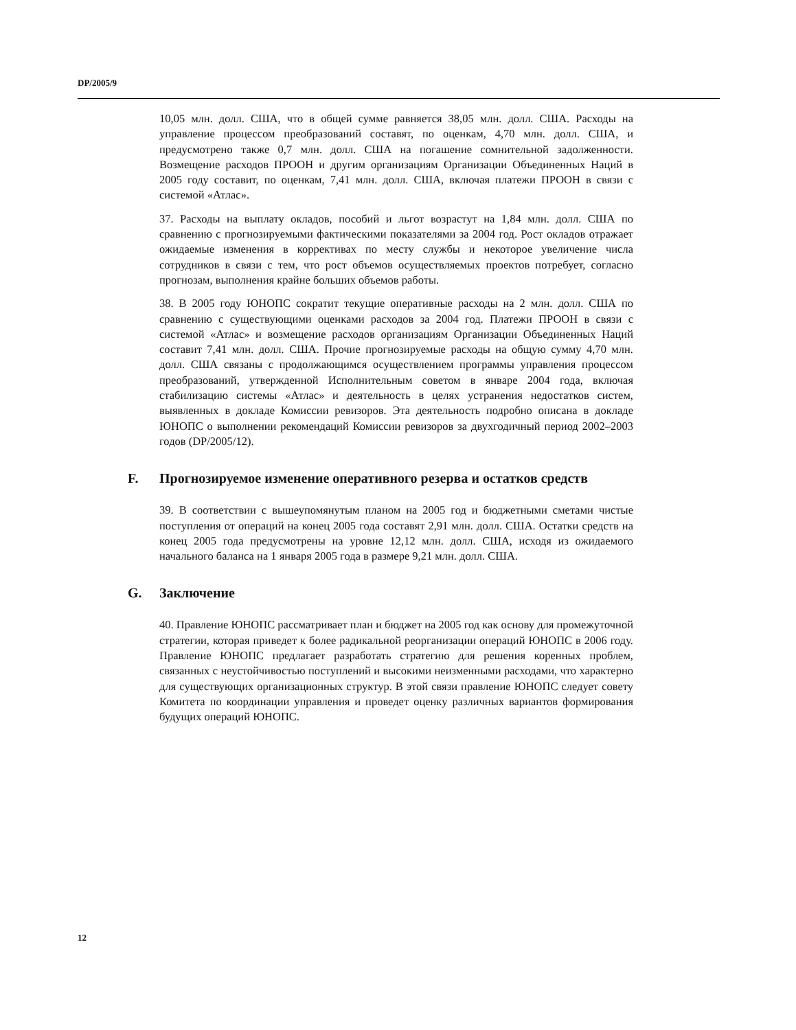DP/2005/9
10,05 млн. долл. США, что в общей сумме равняется 38,05 млн. долл. США. Расходы на управление процессом преобразований составят, по оценкам, 4,70 млн. долл. США, и предусмотрено также 0,7 млн. долл. США на погашение сомнительной задолженности. Возмещение расходов ПРООН и другим организациям Организации Объединенных Наций в 2005 году составит, по оценкам, 7,41 млн. долл. США, включая платежи ПРООН в связи с системой «Атлас».
37. Расходы на выплату окладов, пособий и льгот возрастут на 1,84 млн. долл. США по сравнению с прогнозируемыми фактическими показателями за 2004 год. Рост окладов отражает ожидаемые изменения в коррективах по месту службы и некоторое увеличение числа сотрудников в связи с тем, что рост объемов осуществляемых проектов потребует, согласно прогнозам, выполнения крайне больших объемов работы.
38. В 2005 году ЮНОПС сократит текущие оперативные расходы на 2 млн. долл. США по сравнению с существующими оценками расходов за 2004 год. Платежи ПРООН в связи с системой «Атлас» и возмещение расходов организациям Организации Объединенных Наций составит 7,41 млн. долл. США. Прочие прогнозируемые расходы на общую сумму 4,70 млн. долл. США связаны с продолжающимся осуществлением программы управления процессом преобразований, утвержденной Исполнительным советом в январе 2004 года, включая стабилизацию системы «Атлас» и деятельность в целях устранения недостатков систем, выявленных в докладе Комиссии ревизоров. Эта деятельность подробно описана в докладе ЮНОПС о выполнении рекомендаций Комиссии ревизоров за двухгодичный период 2002–2003 годов (DP/2005/12).
F. Прогнозируемое изменение оперативного резерва и остатков средств
39. В соответствии с вышеупомянутым планом на 2005 год и бюджетными сметами чистые поступления от операций на конец 2005 года составят 2,91 млн. долл. США. Остатки средств на конец 2005 года предусмотрены на уровне 12,12 млн. долл. США, исходя из ожидаемого начального баланса на 1 января 2005 года в размере 9,21 млн. долл. США.
G. Заключение
40. Правление ЮНОПС рассматривает план и бюджет на 2005 год как основу для промежуточной стратегии, которая приведет к более радикальной реорганизации операций ЮНОПС в 2006 году. Правление ЮНОПС предлагает разработать стратегию для решения коренных проблем, связанных с неустойчивостью поступлений и высокими неизменными расходами, что характерно для существующих организационных структур. В этой связи правление ЮНОПС следует совету Комитета по координации управления и проведет оценку различных вариантов формирования будущих операций ЮНОПС.
12